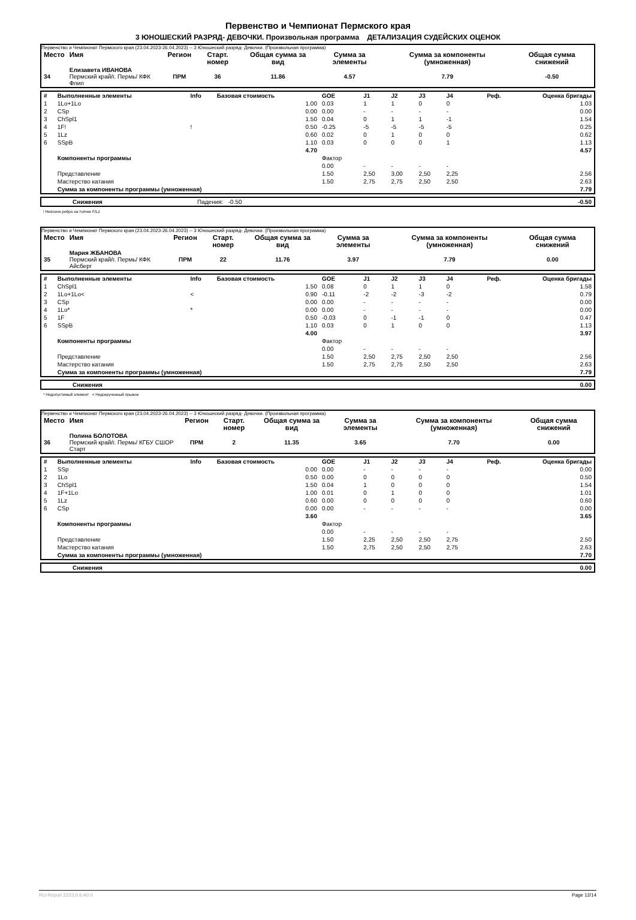Первенство и Чемпионат Пермского края
3 ЮНОШЕСКИЙ РАЗРЯД- ДЕВОЧКИ. Произвольная программа ДЕТАЛИЗАЦИЯ СУДЕЙСКИХ ОЦЕНОК
Первенство и Чемпионат Пермского края (23.04.2023-26.04.2023) -- 3 Юношеский разряд- Девочки. (Произвольная программа)
| Место | Имя | Регион | Старт. номер | Общая сумма за вид | Сумма за элементы | Сумма за компоненты (умноженная) | Общая сумма снижений |
| --- | --- | --- | --- | --- | --- | --- | --- |
| 34 | Елизавета ИВАНОВА Пермский край/г. Пермь/ КФК Флип | ПРМ | 36 | 11.86 | 4.57 | 7.79 | -0.50 |
| # | Выполненные элементы | Info | Базовая стоимость | GOE | J1 | J2 | J3 | J4 | Реф. | Оценка бригады |
| 1 | 1Lo+1Lo | | 1.00 | 0.03 | 1 | 1 | 0 | 0 | | 1.03 |
| 2 | CSp | | 0.00 | 0.00 | - | - | - | - | | 0.00 |
| 3 | ChSpl1 | | 1.50 | 0.04 | 0 | 1 | 1 | -1 | | 1.54 |
| 4 | 1F! | ! | 0.50 | -0.25 | -5 | -5 | -5 | -5 | | 0.25 |
| 5 | 1Lz | | 0.60 | 0.02 | 0 | 1 | 0 | 0 | | 0.62 |
| 6 | SSpB | | 1.10 | 0.03 | 0 | 0 | 0 | 1 | | 1.13 |
| | | | 4.70 | | | | | | | 4.57 |
| | Компоненты программы | | | Фактор | | | | | | |
| | | | | 0.00 | - | - | - | - | | |
| | Представление | | | 1.50 | 2,50 | 3,00 | 2,50 | 2,25 | | 2.56 |
| | Мастерство катания | | | 1.50 | 2,75 | 2,75 | 2,50 | 2,50 | | 2.63 |
| | Сумма за компоненты программы (умноженная) | | | | | | | | | 7.79 |
| | Снижения | Падения: -0.50 | -0.50 |
! Неясное ребро на толчке F/Lz
Первенство и Чемпионат Пермского края (23.04.2023-26.04.2023) -- 3 Юношеский разряд- Девочки. (Произвольная программа)
| Место | Имя | Регион | Старт. номер | Общая сумма за вид | Сумма за элементы | Сумма за компоненты (умноженная) | Общая сумма снижений |
| --- | --- | --- | --- | --- | --- | --- | --- |
| 35 | Мария ЖБАНОВА Пермский край/г. Пермь/ КФК Айсберг | ПРМ | 22 | 11.76 | 3.97 | 7.79 | 0.00 |
| # | Выполненные элементы | Info | Базовая стоимость | GOE | J1 | J2 | J3 | J4 | Реф. | Оценка бригады |
| 1 | ChSpl1 | | 1.50 | 0.08 | 0 | 1 | 1 | 0 | | 1.58 |
| 2 | 1Lo+1Lo< | < | 0.90 | -0.11 | -2 | -2 | -3 | -2 | | 0.79 |
| 3 | CSp | | 0.00 | 0.00 | - | - | - | - | | 0.00 |
| 4 | 1Lo* | * | 0.00 | 0.00 | - | - | - | - | | 0.00 |
| 5 | 1F | | 0.50 | -0.03 | 0 | -1 | -1 | 0 | | 0.47 |
| 6 | SSpB | | 1.10 | 0.03 | 0 | 1 | 0 | 0 | | 1.13 |
| | | | 4.00 | | | | | | | 3.97 |
| | Компоненты программы | | | Фактор | | | | | | |
| | | | | 0.00 | - | - | - | - | | |
| | Представление | | | 1.50 | 2,50 | 2,75 | 2,50 | 2,50 | | 2.56 |
| | Мастерство катания | | | 1.50 | 2,75 | 2,75 | 2,50 | 2,50 | | 2.63 |
| | Сумма за компоненты программы (умноженная) | | | | | | | | | 7.79 |
| | Снижения | 0.00 |
* Недопустимый элемент < Недокрученный прыжок
Первенство и Чемпионат Пермского края (23.04.2023-26.04.2023) -- 3 Юношеский разряд- Девочки. (Произвольная программа)
| Место | Имя | Регион | Старт. номер | Общая сумма за вид | Сумма за элементы | Сумма за компоненты (умноженная) | Общая сумма снижений |
| --- | --- | --- | --- | --- | --- | --- | --- |
| 36 | Полина БОЛОТОВА Пермский край/г. Пермь/ КГБУ СШОР Старт | ПРМ | 2 | 11.35 | 3.65 | 7.70 | 0.00 |
| # | Выполненные элементы | Info | Базовая стоимость | GOE | J1 | J2 | J3 | J4 | Реф. | Оценка бригады |
| 1 | SSp | | 0.00 | 0.00 | - | - | - | - | | 0.00 |
| 2 | 1Lo | | 0.50 | 0.00 | 0 | 0 | 0 | 0 | | 0.50 |
| 3 | ChSpl1 | | 1.50 | 0.04 | 1 | 0 | 0 | 0 | | 1.54 |
| 4 | 1F+1Lo | | 1.00 | 0.01 | 0 | 1 | 0 | 0 | | 1.01 |
| 5 | 1Lz | | 0.60 | 0.00 | 0 | 0 | 0 | 0 | | 0.60 |
| 6 | CSp | | 0.00 | 0.00 | - | - | - | - | | 0.00 |
| | | | 3.60 | | | | | | | 3.65 |
| | Компоненты программы | | | Фактор | | | | | | |
| | | | | 0.00 | - | - | - | - | | |
| | Представление | | | 1.50 | 2,25 | 2,50 | 2,50 | 2,75 | | 2.50 |
| | Мастерство катания | | | 1.50 | 2,75 | 2,50 | 2,50 | 2,75 | | 2.63 |
| | Сумма за компоненты программы (умноженная) | | | | | | | | | 7.70 |
| | Снижения | 0.00 |
RU-Report 2223.0.6 A0.0 Page 12/14